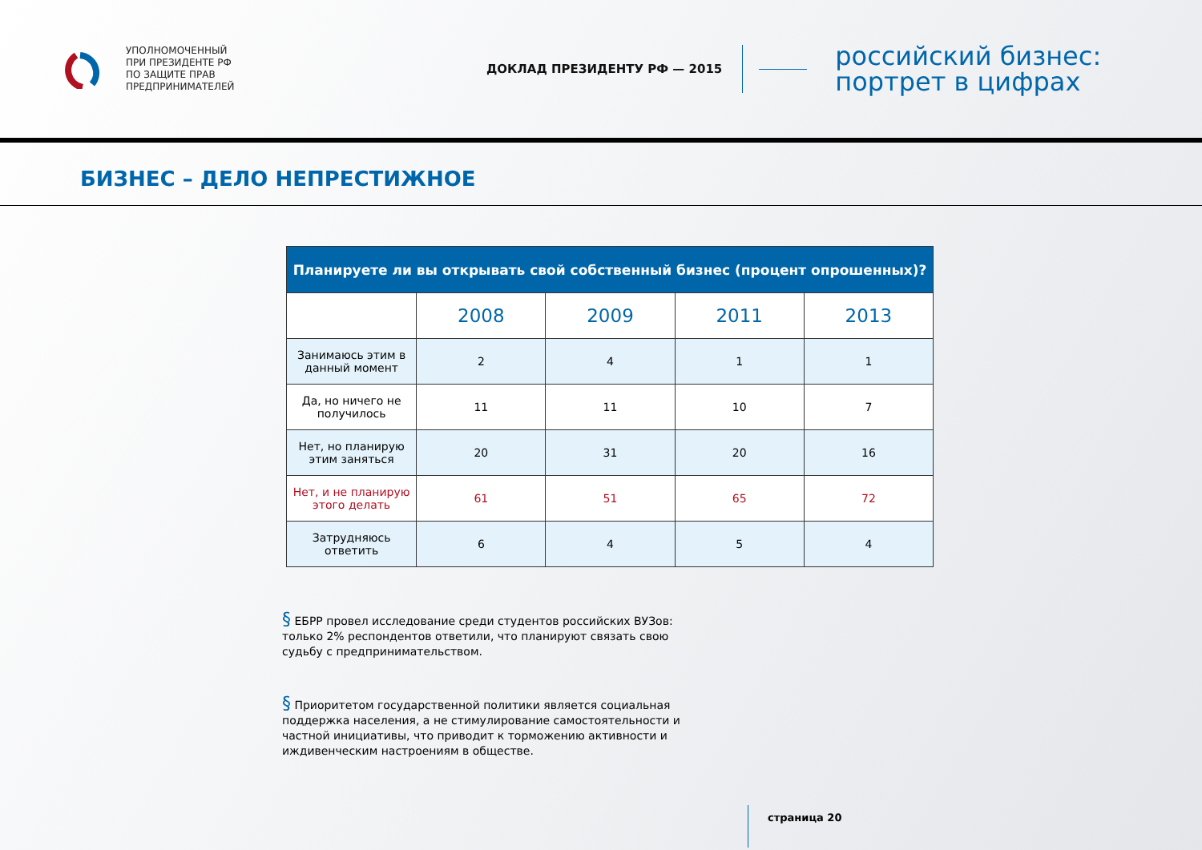УПОЛНОМОЧЕННЫЙ
ПРИ ПРЕЗИДЕНТЕ РФ
ПО ЗАЩИТЕ ПРАВ
ПРЕДПРИНИМАТЕЛЕЙ
ДОКЛАД ПРЕЗИДЕНТУ РФ — 2015
российский бизнес:
портрет в цифрах
БИЗНЕС – ДЕЛО НЕПРЕСТИЖНОЕ
| Планируете ли вы открывать свой собственный бизнес (процент опрошенных)? | | | | |
| --- | --- | --- | --- | --- |
| | 2008 | 2009 | 2011 | 2013 |
| Занимаюсь этим в данный момент | 2 | 4 | 1 | 1 |
| Да, но ничего не получилось | 11 | 11 | 10 | 7 |
| Нет, но планирую этим заняться | 20 | 31 | 20 | 16 |
| Нет, и не планирую этого делать | 61 | 51 | 65 | 72 |
| Затрудняюсь ответить | 6 | 4 | 5 | 4 |
§ ЕБРР провел исследование среди студентов российских ВУЗов: только 2% респондентов ответили, что планируют связать свою судьбу с предпринимательством.
§ Приоритетом государственной политики является социальная поддержка населения, а не стимулирование самостоятельности и частной инициативы, что приводит к торможению активности и иждивенческим настроениям в обществе.
страница 20